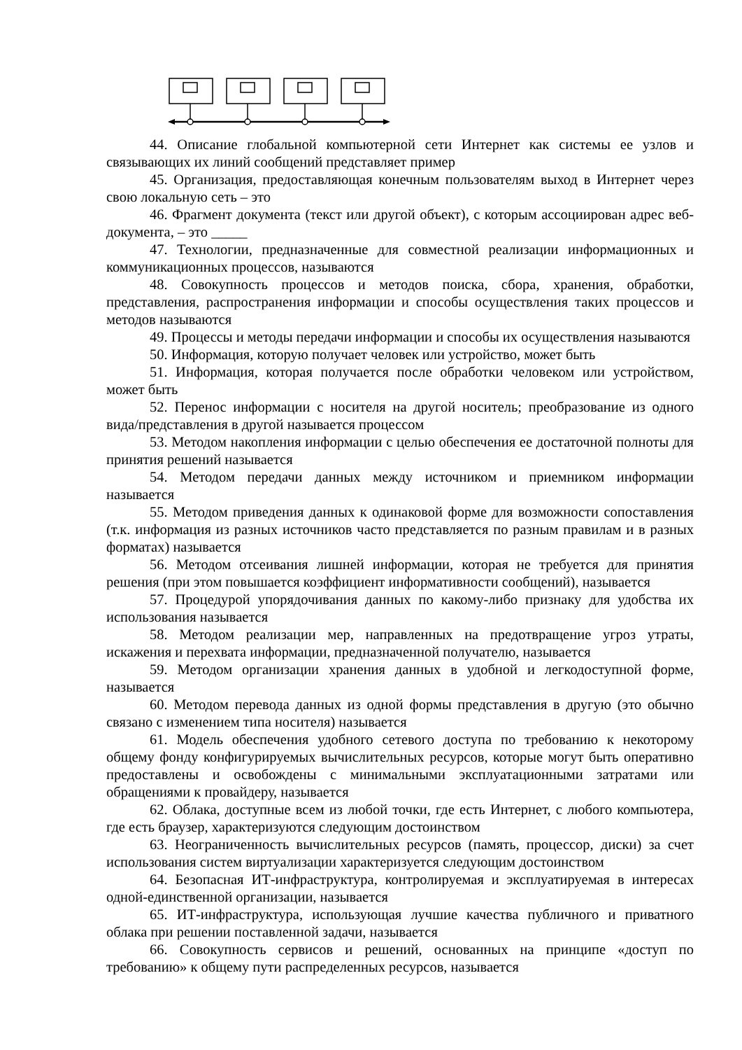44. Описание глобальной компьютерной сети Интернет как системы ее узлов и связывающих их линий сообщений представляет пример
45. Организация, предоставляющая конечным пользователям выход в Интернет через свою локальную сеть – это
46. Фрагмент документа (текст или другой объект), с которым ассоциирован адрес веб-документа, – это _____
47. Технологии, предназначенные для совместной реализации информационных и коммуникационных процессов, называются
48. Совокупность процессов и методов поиска, сбора, хранения, обработки, представления, распространения информации и способы осуществления таких процессов и методов называются
49. Процессы и методы передачи информации и способы их осуществления называются
50. Информация, которую получает человек или устройство, может быть
51. Информация, которая получается после обработки человеком или устройством, может быть
52. Перенос информации с носителя на другой носитель; преобразование из одного вида/представления в другой называется процессом
53. Методом накопления информации с целью обеспечения ее достаточной полноты для принятия решений называется
54. Методом передачи данных между источником и приемником информации называется
55. Методом приведения данных к одинаковой форме для возможности сопоставления (т.к. информация из разных источников часто представляется по разным правилам и в разных форматах) называется
56. Методом отсеивания лишней информации, которая не требуется для принятия решения (при этом повышается коэффициент информативности сообщений), называется
57. Процедурой упорядочивания данных по какому-либо признаку для удобства их использования называется
58. Методом реализации мер, направленных на предотвращение угроз утраты, искажения и перехвата информации, предназначенной получателю, называется
59. Методом организации хранения данных в удобной и легкодоступной форме, называется
60. Методом перевода данных из одной формы представления в другую (это обычно связано с изменением типа носителя) называется
61. Модель обеспечения удобного сетевого доступа по требованию к некоторому общему фонду конфигурируемых вычислительных ресурсов, которые могут быть оперативно предоставлены и освобождены с минимальными эксплуатационными затратами или обращениями к провайдеру, называется
62. Облака, доступные всем из любой точки, где есть Интернет, с любого компьютера, где есть браузер, характеризуются следующим достоинством
63. Неограниченность вычислительных ресурсов (память, процессор, диски) за счет использования систем виртуализации характеризуется следующим достоинством
64. Безопасная ИТ-инфраструктура, контролируемая и эксплуатируемая в интересах одной-единственной организации, называется
65. ИТ-инфраструктура, использующая лучшие качества публичного и приватного облака при решении поставленной задачи, называется
66. Совокупность сервисов и решений, основанных на принципе «доступ по требованию» к общему пути распределенных ресурсов, называется